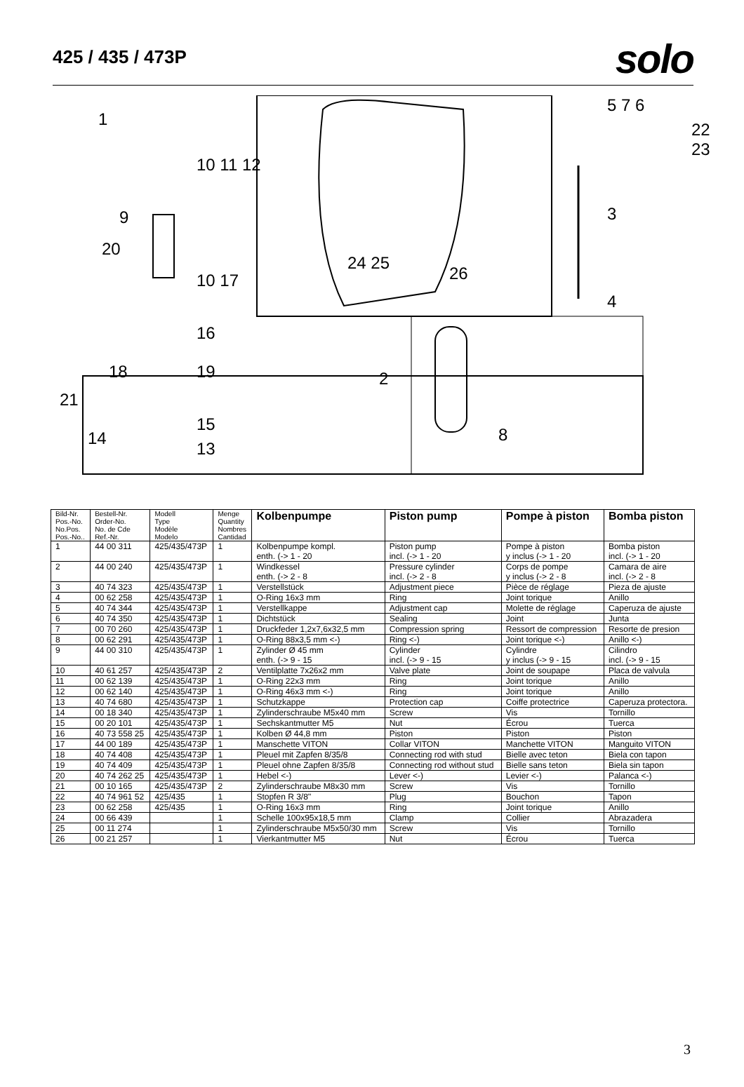425 / 435 / 473P
solo
1
10 11 12
9
20
10 17
16
18 19
21
15
14
13
24 25
26
2
8
5 7 6
3
4
22 23
| Bild-Nr. Pos.-No. No.Pos. Pos.-No.. | Bestell-Nr. Order-No. No. de Cde Ref.-Nr. | Modell Type Modèle Modelo | Menge Quantity Nombres Cantidad | Kolbenpumpe | Piston pump | Pompe à piston | Bomba piston |
| --- | --- | --- | --- | --- | --- | --- | --- |
| 1 | 44 00 311 | 425/435/473P | 1 | Kolbenpumpe kompl. enth. (-> 1 - 20 | Piston pump incl. (-> 1 - 20 | Pompe à piston y inclus (-> 1 - 20 | Bomba piston incl. (-> 1 - 20 |
| 2 | 44 00 240 | 425/435/473P | 1 | Windkessel enth. (-> 2 - 8 | Pressure cylinder incl. (-> 2 - 8 | Corps de pompe y inclus (-> 2 - 8 | Camara de aire incl. (-> 2 - 8 |
| 3 | 40 74 323 | 425/435/473P | 1 | Verstellstück | Adjustment piece | Pièce de réglage | Pieza de ajuste |
| 4 | 00 62 258 | 425/435/473P | 1 | O-Ring 16x3 mm | Ring | Joint torique | Anillo |
| 5 | 40 74 344 | 425/435/473P | 1 | Verstellkappe | Adjustment cap | Molette de réglage | Caperuza de ajuste |
| 6 | 40 74 350 | 425/435/473P | 1 | Dichtstück | Sealing | Joint | Junta |
| 7 | 00 70 260 | 425/435/473P | 1 | Druckfeder 1,2x7,6x32,5 mm | Compression spring | Ressort de compression | Resorte de presion |
| 8 | 00 62 291 | 425/435/473P | 1 | O-Ring 88x3,5 mm <-) | Ring <-) | Joint torique <-) | Anillo <-) |
| 9 | 44 00 310 | 425/435/473P | 1 | Zylinder Ø 45 mm enth. (-> 9 - 15 | Cylinder incl. (-> 9 - 15 | Cylindre y inclus (-> 9 - 15 | Cilindro incl. (-> 9 - 15 |
| 10 | 40 61 257 | 425/435/473P | 2 | Ventilplatte 7x26x2 mm | Valve plate | Joint de soupape | Placa de valvula |
| 11 | 00 62 139 | 425/435/473P | 1 | O-Ring 22x3 mm | Ring | Joint torique | Anillo |
| 12 | 00 62 140 | 425/435/473P | 1 | O-Ring 46x3 mm <-) | Ring | Joint torique | Anillo |
| 13 | 40 74 680 | 425/435/473P | 1 | Schutzkappe | Protection cap | Coiffe protectrice | Caperuza protectora. |
| 14 | 00 18 340 | 425/435/473P | 1 | Zylinderschraube M5x40 mm | Screw | Vis | Tornillo |
| 15 | 00 20 101 | 425/435/473P | 1 | Sechskantmutter M5 | Nut | Écrou | Tuerca |
| 16 | 40 73 558 25 | 425/435/473P | 1 | Kolben Ø 44,8 mm | Piston | Piston | Piston |
| 17 | 44 00 189 | 425/435/473P | 1 | Manschette VITON | Collar VITON | Manchette VITON | Manguito VITON |
| 18 | 40 74 408 | 425/435/473P | 1 | Pleuel mit Zapfen 8/35/8 | Connecting rod with stud | Bielle avec teton | Biela con tapon |
| 19 | 40 74 409 | 425/435/473P | 1 | Pleuel ohne Zapfen 8/35/8 | Connecting rod without stud | Bielle sans teton | Biela sin tapon |
| 20 | 40 74 262 25 | 425/435/473P | 1 | Hebel <-) | Lever <-) | Levier <-) | Palanca <-) |
| 21 | 00 10 165 | 425/435/473P | 2 | Zylinderschraube M8x30 mm | Screw | Vis | Tornillo |
| 22 | 40 74 961 52 | 425/435 | 1 | Stopfen R 3/8'' | Plug | Bouchon | Tapon |
| 23 | 00 62 258 | 425/435 | 1 | O-Ring 16x3 mm | Ring | Joint torique | Anillo |
| 24 | 00 66 439 | | 1 | Schelle 100x95x18,5 mm | Clamp | Collier | Abrazadera |
| 25 | 00 11 274 | | 1 | Zylinderschraube M5x50/30 mm | Screw | Vis | Tornillo |
| 26 | 00 21 257 | | 1 | Vierkantmutter M5 | Nut | Écrou | Tuerca |
3